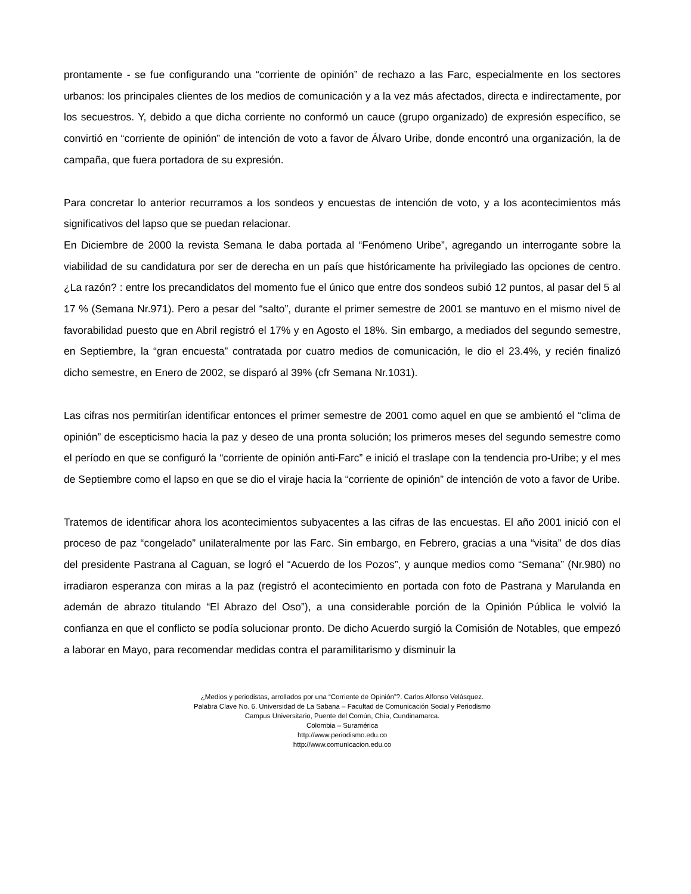prontamente - se fue configurando una “corriente de opinión” de rechazo a las Farc, especialmente en los sectores urbanos: los principales clientes de los medios de comunicación y a la vez más afectados, directa e indirectamente, por los secuestros. Y, debido a que dicha corriente no conformó un cauce (grupo organizado) de expresión específico, se convirtió en “corriente de opinión” de intención de voto a favor de Álvaro Uribe, donde encontró una organización, la de campaña, que fuera portadora de su expresión.
Para concretar lo anterior recurramos a los sondeos y encuestas de intención de voto, y a los acontecimientos más significativos del lapso que se puedan relacionar.
En Diciembre de 2000 la revista Semana le daba portada al “Fenómeno Uribe”, agregando un interrogante sobre la viabilidad de su candidatura por ser de derecha en un país que históricamente ha privilegiado las opciones de centro. ¿La razón? : entre los precandidatos del momento fue el único que entre dos sondeos subió 12 puntos, al pasar del 5 al 17 % (Semana Nr.971). Pero a pesar del “salto”, durante el primer semestre de 2001 se mantuvo en el mismo nivel de favorabilidad puesto que en Abril registró el 17% y en Agosto el 18%. Sin embargo, a mediados del segundo semestre, en Septiembre, la “gran encuesta” contratada por cuatro medios de comunicación, le dio el 23.4%, y recién finalizó dicho semestre, en Enero de 2002, se disparó al 39% (cfr Semana Nr.1031).
Las cifras nos permitirían identificar entonces el primer semestre de 2001 como aquel en que se ambientó el “clima de opinión” de escepticismo hacia la paz y deseo de una pronta solución; los primeros meses del segundo semestre como el período en que se configuró la “corriente de opinión anti-Farc” e inició el traslape con la tendencia pro-Uribe; y el mes de Septiembre como el lapso en que se dio el viraje hacia la “corriente de opinión” de intención de voto a favor de Uribe.
Tratemos de identificar ahora los acontecimientos subyacentes a las cifras de las encuestas. El año 2001 inició con el proceso de paz “congelado” unilateralmente por las Farc. Sin embargo, en Febrero, gracias a una “visita” de dos días del presidente Pastrana al Caguan, se logró el “Acuerdo de los Pozos”, y aunque medios como “Semana” (Nr.980) no irradiaron esperanza con miras a la paz (registró el acontecimiento en portada con foto de Pastrana y Marulanda en ademán de abrazo titulando “El Abrazo del Oso”), a una considerable porción de la Opinión Pública le volvió la confianza en que el conflicto se podía solucionar pronto. De dicho Acuerdo surgió la Comisión de Notables, que empezó a laborar en Mayo, para recomendar medidas contra el paramilitarismo y disminuir la
¿Medios y periodistas, arrollados por una “Corriente de Opinión”?. Carlos Alfonso Velásquez.
Palabra Clave No. 6. Universidad de La Sabana – Facultad de Comunicación Social y Periodismo
Campus Universitario, Puente del Común, Chía, Cundinamarca.
Colombia – Suramérica
http://www.periodismo.edu.co
http://www.comunicacion.edu.co